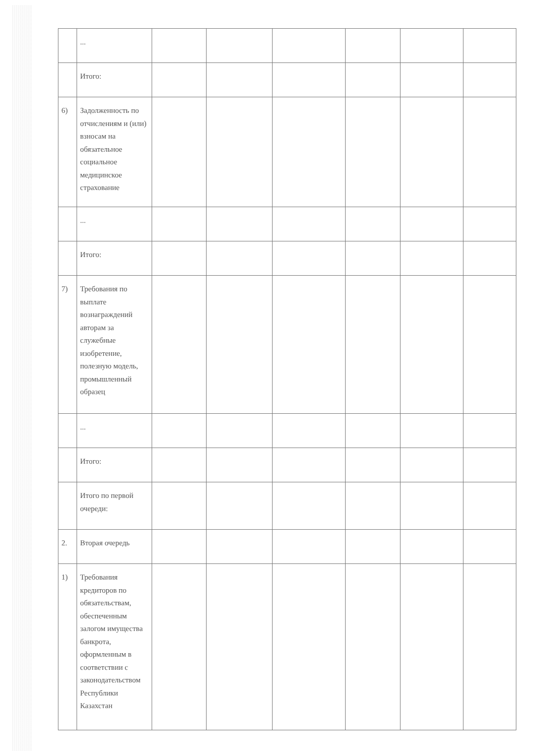| | ... | | | | | | |
| | Итого: | | | | | | |
| 6) | Задолженность по отчислениям и (или) взносам на обязательное социальное медицинское страхование | | | | | | |
| | ... | | | | | | |
| | Итого: | | | | | | |
| 7) | Требования по выплате вознаграждений авторам за служебные изобретение, полезную модель, промышленный образец | | | | | | |
| | ... | | | | | | |
| | Итого: | | | | | | |
| | Итого по первой очереди: | | | | | | |
| 2. | Вторая очередь | | | | | | |
| 1) | Требования кредиторов по обязательствам, обеспеченным залогом имущества банкрота, оформленным в соответствии с законодательством Республики Казахстан | | | | | | |